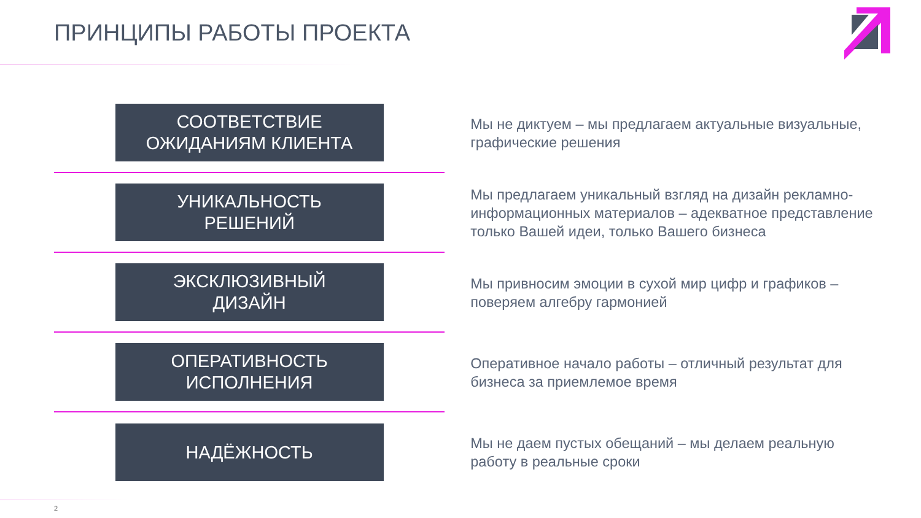ПРИНЦИПЫ РАБОТЫ ПРОЕКТА
СООТВЕТСТВИЕ
ОЖИДАНИЯМ КЛИЕНТА
Мы не диктуем – мы предлагаем актуальные визуальные, графические решения
УНИКАЛЬНОСТЬ
РЕШЕНИЙ
Мы предлагаем уникальный взгляд на дизайн рекламно-информационных материалов – адекватное представление только Вашей идеи, только Вашего бизнеса
ЭКСКЛЮЗИВНЫЙ
ДИЗАЙН
Мы привносим эмоции в сухой мир цифр и графиков – поверяем алгебру гармонией
ОПЕРАТИВНОСТЬ
ИСПОЛНЕНИЯ
Оперативное начало работы – отличный результат для бизнеса за приемлемое время
НАДЁЖНОСТЬ
Мы не даем пустых обещаний – мы делаем реальную работу в реальные сроки
2